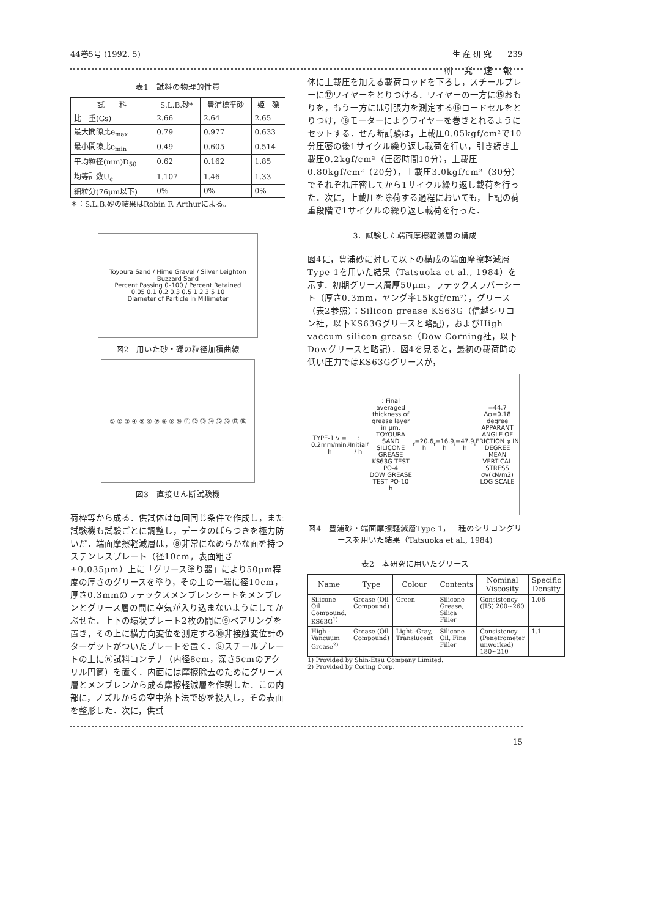44巻5号 (1992. 5) 生 産 研 究　　239
研究速報
表1　試料の物理的性質
| 試 料 | S.L.B.砂* | 豊浦標準砂 | 姫 礫 |
| --- | --- | --- | --- |
| 比 重(Gs) | 2.66 | 2.64 | 2.65 |
| 最大間隙比e<sub>max</sub> | 0.79 | 0.977 | 0.633 |
| 最小間隙比e<sub>min</sub> | 0.49 | 0.605 | 0.514 |
| 平均粒径(mm)D<sub>50</sub> | 0.62 | 0.162 | 1.85 |
| 均等計数U<sub>c</sub> | 1.107 | 1.46 | 1.33 |
| 細粒分(76μm以下) | 0% | 0% | 0% |
＊：S.L.B.砂の結果はRobin F. Arthurによる。
Toyoura Sand / Hime Gravel / Silver Leighton Buzzard Sand
Percent Passing 0–100 / Percent Retained
0.05 0.1 0.2 0.3 0.5 1 2 3 5 10
Diameter of Particle in Millimeter
図2　用いた砂・礫の粒径加積曲線
① ② ③ ④ ⑤ ⑥ ⑦ ⑧ ⑨ ⑩ ⑪ ⑫ ⑬ ⑭ ⑮ ⑯ ⑰ ⑱
図3　直接せん断試験機
荷枠等から成る．供試体は毎回同じ条件で作成し，また試験機も試験ごとに調整し，データのばらつきを極力防いだ．端面摩擦軽減層は，⑧非常になめらかな面を持つステンレスプレート（径10cm，表面粗さ±0.035μm）上に「グリース塗り器」により50μm程度の厚さのグリースを塗り，その上の一端に径10cm，厚さ0.3mmのラテックスメンブレンシートをメンブレンとグリース層の間に空気が入り込まないようにしてかぶせた．上下の環状プレート2枚の間に⑨ベアリングを置き，その上に横方向変位を測定する⑩非接触変位計のターゲットがついたプレートを置く．⑧スチールプレートの上に⑥試料コンテナ（内径8cm，深さ5cmのアクリル円筒）を置く．内面には摩擦除去のためにグリース層とメンブレンから成る摩擦軽減層を作製した．この内部に，ノズルからの空中落下法で砂を投入し，その表面を整形した．次に，供試
体に上載圧を加える載荷ロッドを下ろし，スチールプレーに⑫ワイヤーをとりつける．ワイヤーの一方に⑮おもりを，もう一方には引張力を測定する⑯ロードセルをとりつけ，⑱モーターによりワイヤーを巻きとれるようにセットする．せん断試験は，上載圧0.05kgf/cm²で10分圧密の後1サイクル繰り返し載荷を行い，引き続き上載圧0.2kgf/cm²（圧密時間10分），上載圧0.80kgf/cm²（20分），上載圧3.0kgf/cm²（30分）でそれぞれ圧密してから1サイクル繰り返し載荷を行った．次に，上載圧を除荷する過程においても，上記の荷重段階で1サイクルの繰り返し載荷を行った．
3．試験した端面摩擦軽減層の構成
図4に，豊浦砂に対して以下の構成の端面摩擦軽減層Type 1を用いた結果（Tatsuoka et al., 1984）を示す．初期グリース層厚50μm，ラテックスラバーシート（厚さ0.3mm，ヤング率15kgf/cm²），グリース（表2参照）：Silicon grease KS63G（信越シリコン社，以下KS63Gグリースと略記），およびHigh vaccum silicon grease（Dow Corning社，以下Dowグリースと略記）．図4を見ると，最初の載荷時の低い圧力ではKS63Gグリースが，
TYPE-1 v = 0.2mm/min.
h<sub>i</sub>: Initial / h<sub>f</sub>: Final averaged thickness of grease layer in μm.
TOYOURA SAND
SILICONE GREASE KS63G TEST PO-4
DOW GREASE TEST PO-10
h<sub>f</sub>=20.6 h<sub>f</sub>=16.9 h<sub>i</sub>=47.9 h<sub>i</sub>=44.7 Δφ=0.18 degree
APPARANT ANGLE OF FRICTION φ IN DEGREE
MEAN VERTICAL STRESS σv(kN/m2) LOG SCALE
図4　豊浦砂・端面摩擦軽減層Type 1，二種のシリコングリースを用いた結果（Tatsuoka et al., 1984)
表2　本研究に用いたグリース
| Name | Type | Colour | Contents | Nominal Viscosity | Specific Density |
| --- | --- | --- | --- | --- | --- |
| Silicone Oil Compound, KS63G<sup>1)</sup> | Grease (Oil Compound) | Green | Silicone Grease, Silica Filler | Gonsistency (JIS) 200~260 | 1.06 |
| High -Vancuum Grease<sup>2)</sup> | Grease (Oil Compound) | Light -Gray, Translucent | Silicone Oil, Fine Filler | Consistency (Penetrometer unworked) 180~210 | 1.1 |
1) Provided by Shin-Etsu Company Limited.
2) Provided by Coring Corp.
15